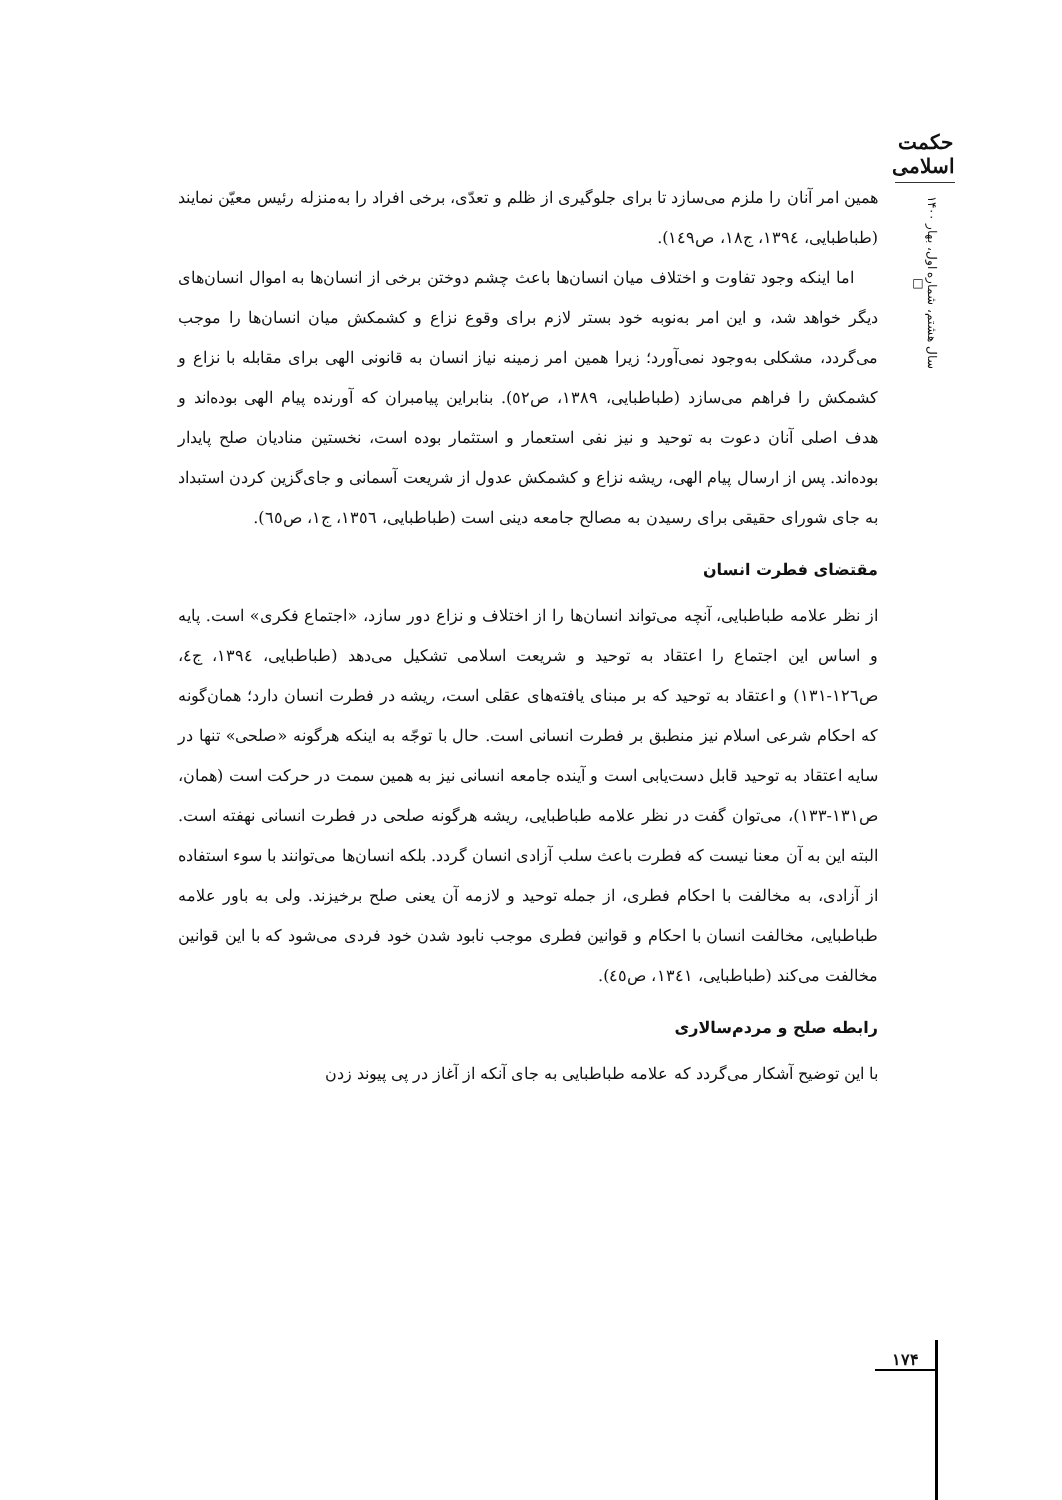حکمت اسلامی
سال هشتم، شماره اول، بهار ۱۴۰۰ □
همین امر آنان را ملزم می‌سازد تا برای جلوگیری از ظلم و تعدّی، برخی افراد را به‌منزله رئیس معیّن نمایند (طباطبایی، ١٣٩٤، ج١٨، ص١٤٩).
اما اینکه وجود تفاوت و اختلاف میان انسان‌ها باعث چشم دوختن برخی از انسان‌ها به اموال انسان‌های دیگر خواهد شد، و این امر به‌نوبه خود بستر لازم برای وقوع نزاع و کشمکش میان انسان‌ها را موجب می‌گردد، مشکلی به‌وجود نمی‌آورد؛ زیرا همین امر زمینه نیاز انسان به قانونی الهی برای مقابله با نزاع و کشمکش را فراهم می‌سازد (طباطبایی، ١٣٨٩، ص٥٢). بنابراین پیامبران که آورنده پیام الهی بوده‌اند و هدف اصلی آنان دعوت به توحید و نیز نفی استعمار و استثمار بوده است، نخستین منادیان صلح پایدار بوده‌اند. پس از ارسال پیام الهی، ریشه نزاع و کشمکش عدول از شریعت آسمانی و جای‌گزین کردن استبداد به جای شورای حقیقی برای رسیدن به مصالح جامعه دینی است (طباطبایی، ١٣٥٦، ج١، ص٦٥).
مقتضای فطرت انسان
از نظر علامه طباطبایی، آنچه می‌تواند انسان‌ها را از اختلاف و نزاع دور سازد، «اجتماع فکری» است. پایه و اساس این اجتماع را اعتقاد به توحید و شریعت اسلامی تشکیل می‌دهد (طباطبایی، ١٣٩٤، ج٤، ص١٢٦-١٣١) و اعتقاد به توحید که بر مبنای یافته‌های عقلی است، ریشه در فطرت انسان دارد؛ همان‌گونه که احکام شرعی اسلام نیز منطبق بر فطرت انسانی است. حال با توجّه به اینکه هرگونه «صلحی» تنها در سایه اعتقاد به توحید قابل دست‌یابی است و آینده جامعه انسانی نیز به همین سمت در حرکت است (همان، ص١٣١-١٣٣)، می‌توان گفت در نظر علامه طباطبایی، ریشه هرگونه صلحی در فطرت انسانی نهفته است. البته این به آن معنا نیست که فطرت باعث سلب آزادی انسان گردد. بلکه انسان‌ها می‌توانند با سوء استفاده از آزادی، به مخالفت با احکام فطری، از جمله توحید و لازمه آن یعنی صلح برخیزند. ولی به باور علامه طباطبایی، مخالفت انسان با احکام و قوانین فطری موجب نابود شدن خود فردی می‌شود که با این قوانین مخالفت می‌کند (طباطبایی، ١٣٤١، ص٤٥).
رابطه صلح و مردم‌سالاری
با این توضیح آشکار می‌گردد که علامه طباطبایی به جای آنکه از آغاز در پی پیوند زدن
۱۷۴